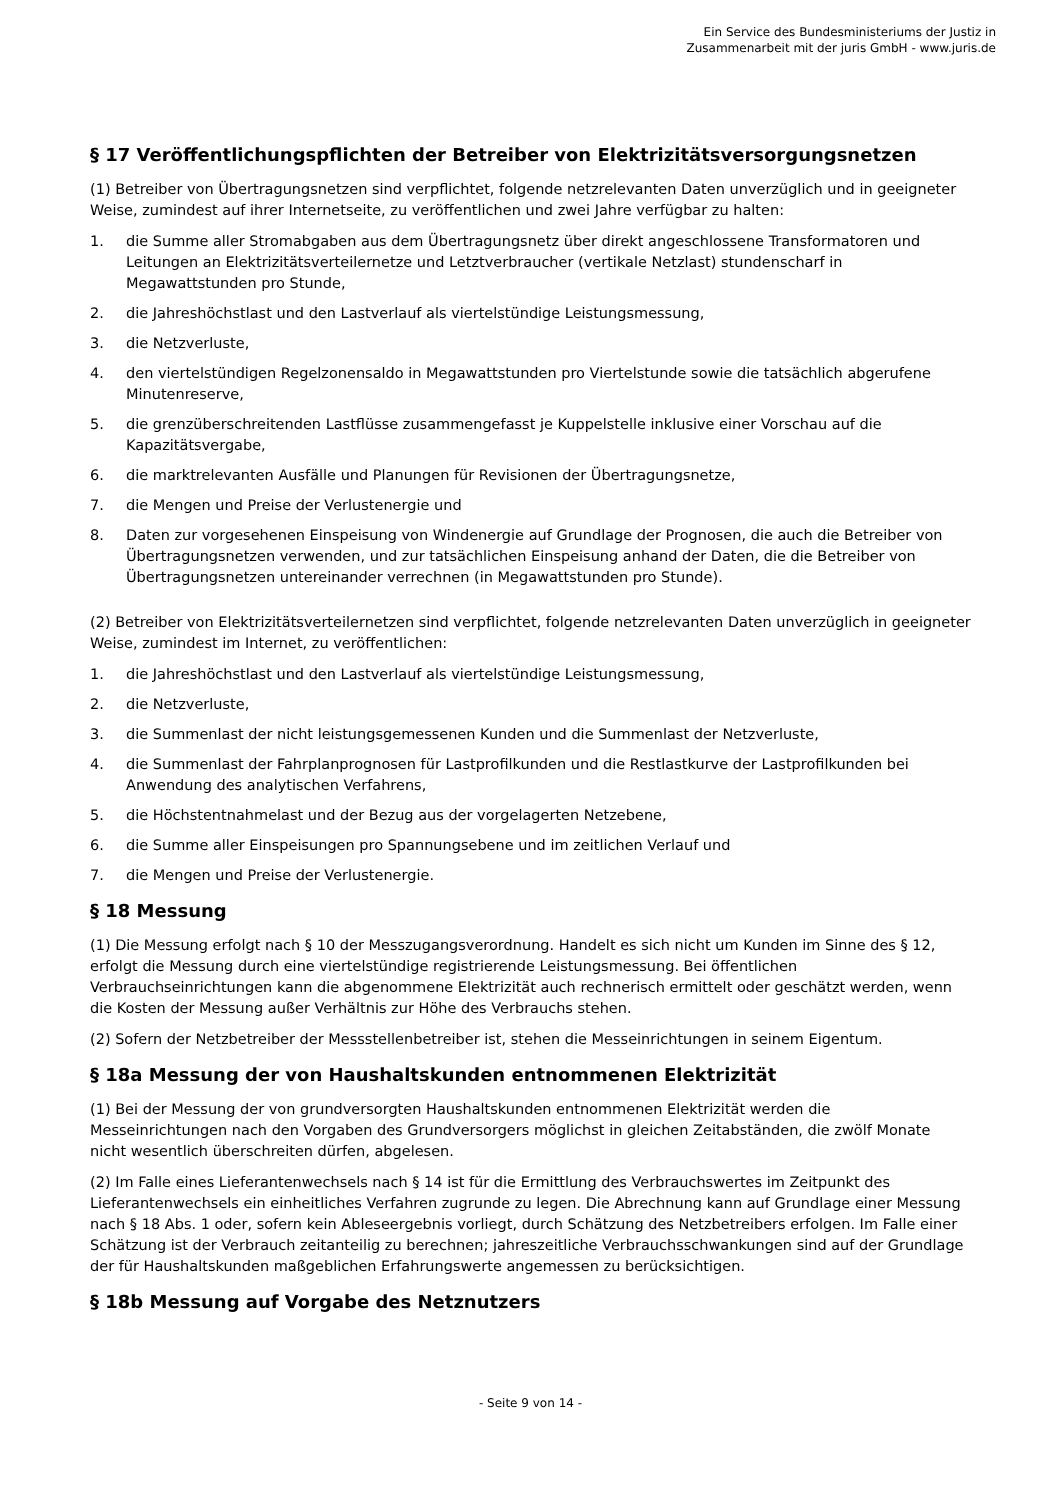Ein Service des Bundesministeriums der Justiz in
Zusammenarbeit mit der juris GmbH - www.juris.de
§ 17 Veröffentlichungspflichten der Betreiber von Elektrizitätsversorgungsnetzen
(1) Betreiber von Übertragungsnetzen sind verpflichtet, folgende netzrelevanten Daten unverzüglich und in geeigneter Weise, zumindest auf ihrer Internetseite, zu veröffentlichen und zwei Jahre verfügbar zu halten:
1. die Summe aller Stromabgaben aus dem Übertragungsnetz über direkt angeschlossene Transformatoren und Leitungen an Elektrizitätsverteilernetze und Letztverbraucher (vertikale Netzlast) stundenscharf in Megawattstunden pro Stunde,
2. die Jahreshöchstlast und den Lastverlauf als viertelstündige Leistungsmessung,
3. die Netzverluste,
4. den viertelstündigen Regelzonensaldo in Megawattstunden pro Viertelstunde sowie die tatsächlich abgerufene Minutenreserve,
5. die grenzüberschreitenden Lastflüsse zusammengefasst je Kuppelstelle inklusive einer Vorschau auf die Kapazitätsvergabe,
6. die marktrelevanten Ausfälle und Planungen für Revisionen der Übertragungsnetze,
7. die Mengen und Preise der Verlustenergie und
8. Daten zur vorgesehenen Einspeisung von Windenergie auf Grundlage der Prognosen, die auch die Betreiber von Übertragungsnetzen verwenden, und zur tatsächlichen Einspeisung anhand der Daten, die die Betreiber von Übertragungsnetzen untereinander verrechnen (in Megawattstunden pro Stunde).
(2) Betreiber von Elektrizitätsverteilernetzen sind verpflichtet, folgende netzrelevanten Daten unverzüglich in geeigneter Weise, zumindest im Internet, zu veröffentlichen:
1. die Jahreshöchstlast und den Lastverlauf als viertelstündige Leistungsmessung,
2. die Netzverluste,
3. die Summenlast der nicht leistungsgemessenen Kunden und die Summenlast der Netzverluste,
4. die Summenlast der Fahrplanprognosen für Lastprofilkunden und die Restlastkurve der Lastprofilkunden bei Anwendung des analytischen Verfahrens,
5. die Höchstentnahmelast und der Bezug aus der vorgelagerten Netzebene,
6. die Summe aller Einspeisungen pro Spannungsebene und im zeitlichen Verlauf und
7. die Mengen und Preise der Verlustenergie.
§ 18 Messung
(1) Die Messung erfolgt nach § 10 der Messzugangsverordnung. Handelt es sich nicht um Kunden im Sinne des § 12, erfolgt die Messung durch eine viertelstündige registrierende Leistungsmessung. Bei öffentlichen Verbrauchseinrichtungen kann die abgenommene Elektrizität auch rechnerisch ermittelt oder geschätzt werden, wenn die Kosten der Messung außer Verhältnis zur Höhe des Verbrauchs stehen.
(2) Sofern der Netzbetreiber der Messstellenbetreiber ist, stehen die Messeinrichtungen in seinem Eigentum.
§ 18a Messung der von Haushaltskunden entnommenen Elektrizität
(1) Bei der Messung der von grundversorgten Haushaltskunden entnommenen Elektrizität werden die Messeinrichtungen nach den Vorgaben des Grundversorgers möglichst in gleichen Zeitabständen, die zwölf Monate nicht wesentlich überschreiten dürfen, abgelesen.
(2) Im Falle eines Lieferantenwechsels nach § 14 ist für die Ermittlung des Verbrauchswertes im Zeitpunkt des Lieferantenwechsels ein einheitliches Verfahren zugrunde zu legen. Die Abrechnung kann auf Grundlage einer Messung nach § 18 Abs. 1 oder, sofern kein Ableseergebnis vorliegt, durch Schätzung des Netzbetreibers erfolgen. Im Falle einer Schätzung ist der Verbrauch zeitanteilig zu berechnen; jahreszeitliche Verbrauchsschwankungen sind auf der Grundlage der für Haushaltskunden maßgeblichen Erfahrungswerte angemessen zu berücksichtigen.
§ 18b Messung auf Vorgabe des Netznutzers
- Seite 9 von 14 -